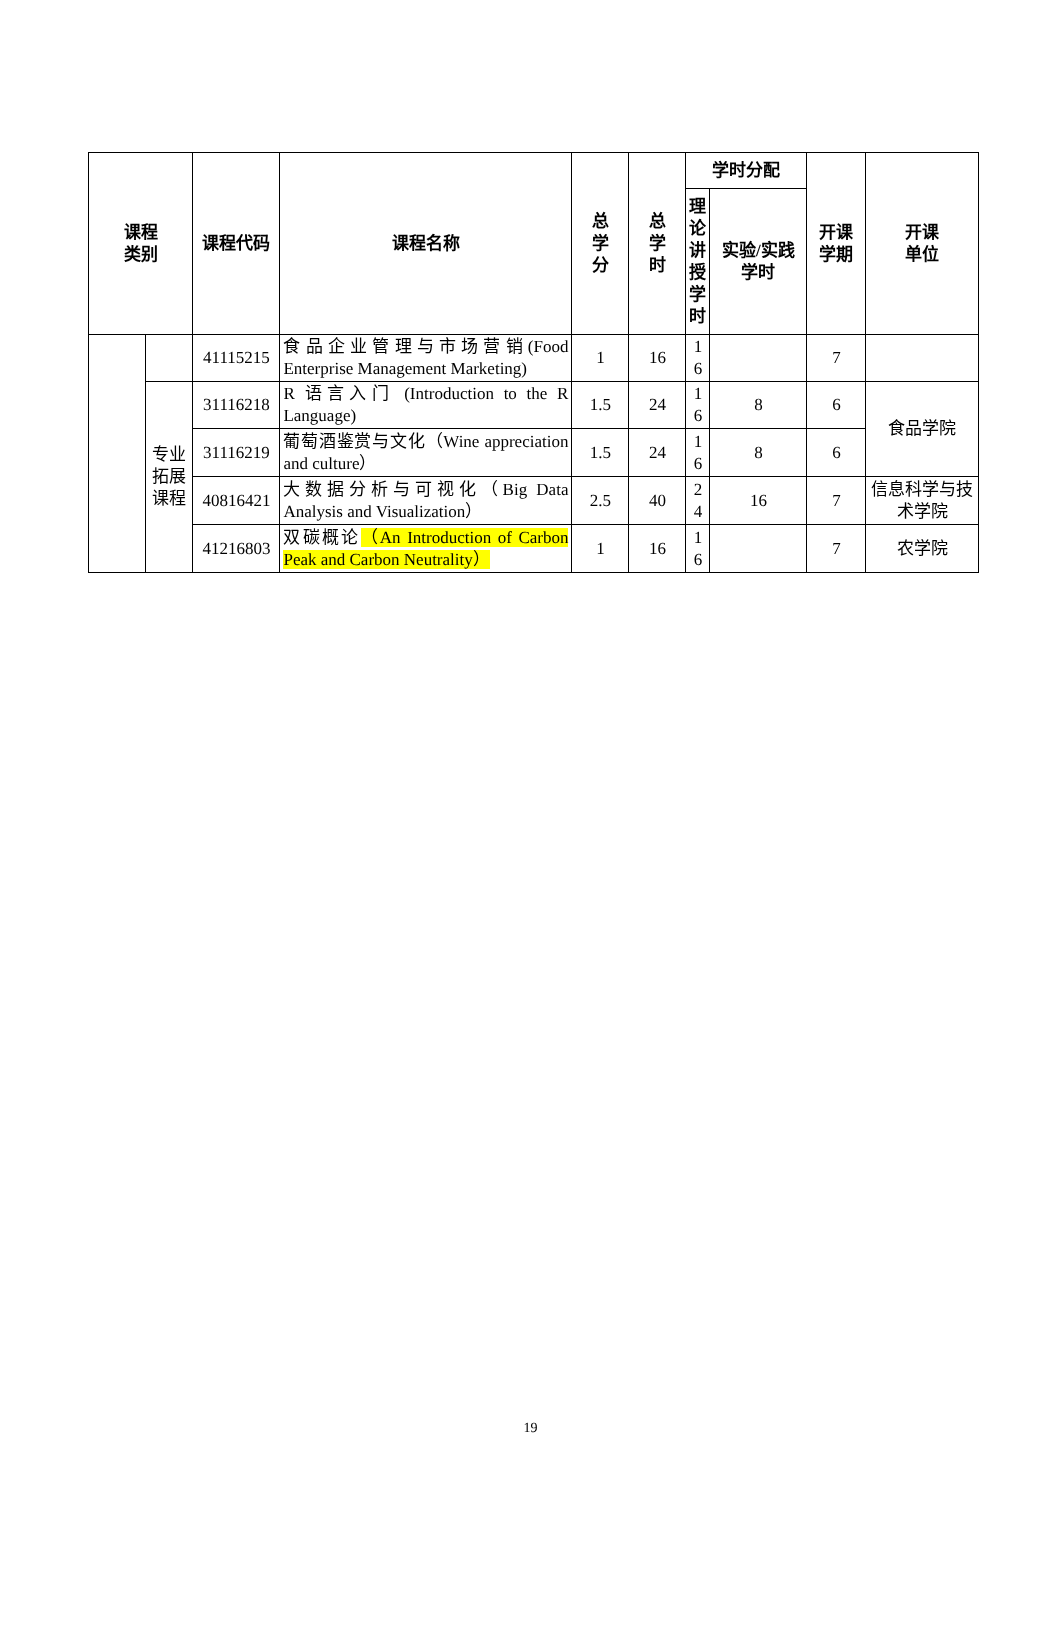| 课程 类别 | | 课程代码 | 课程名称 | 总 学 分 | 总 学 时 | 学时分配 | | 开课 学期 | 开课 单位 |
| --- | --- | --- | --- | --- | --- | --- | --- | --- | --- |
| | | | | | | 理论讲授学时 | 实验/实践 学时 | | |
| | | 41115215 | 食品企业管理与市场营销(Food Enterprise Management Marketing) | 1 | 16 | 1 6 | | 7 | |
| | 专业 拓展 课程 | 31116218 | R 语言入门 (Introduction to the R Language) | 1.5 | 24 | 1 6 | 8 | 6 | 食品学院 |
| | | 31116219 | 葡萄酒鉴赏与文化（Wine appreciation and culture） | 1.5 | 24 | 1 6 | 8 | 6 | |
| | | 40816421 | 大数据分析与可视化（Big Data Analysis and Visualization） | 2.5 | 40 | 2 4 | 16 | 7 | 信息科学与技术学院 |
| | | 41216803 | 双碳概论 （An Introduction of Carbon Peak and Carbon Neutrality） | 1 | 16 | 1 6 | | 7 | 农学院 |
19